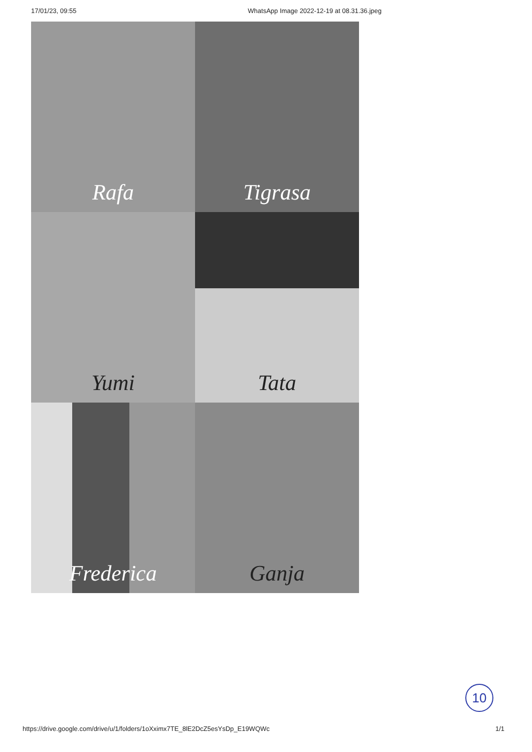17/01/23, 09:55 WhatsApp Image 2022-12-19 at 08.31.36.jpeg
Rafa
Tigrasa
Yumi
Tata
Frederica
Ganja
10
https://drive.google.com/drive/u/1/folders/1oXximx7TE_8lE2DcZ5esYsDp_E19WQWc 1/1